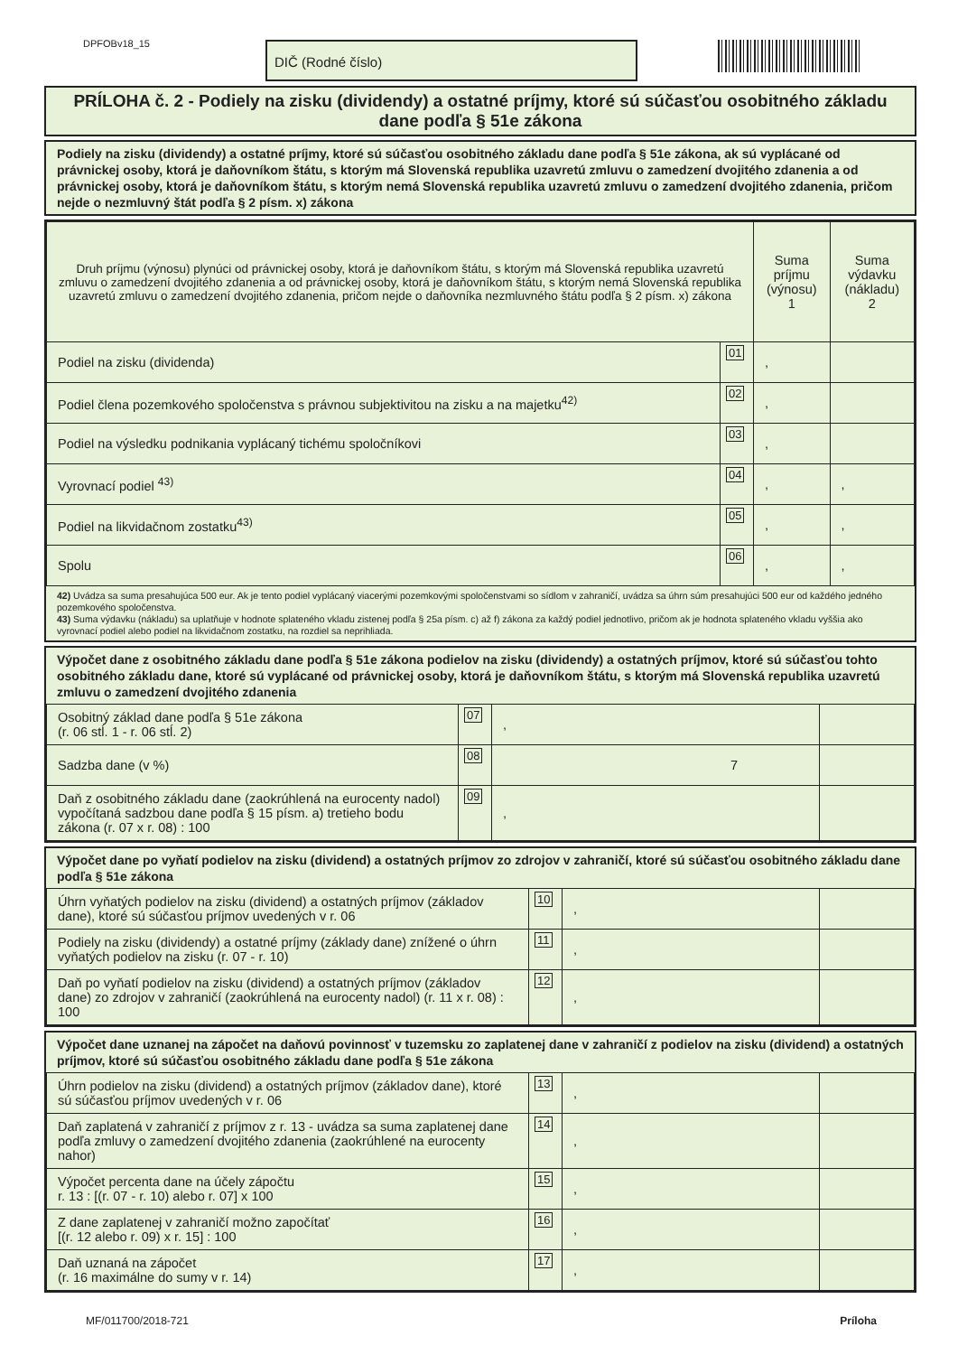DPFOBv18_15 DIČ (Rodné číslo)
PRÍLOHA č. 2 - Podiely na zisku (dividendy) a ostatné príjmy, ktoré sú súčasťou osobitného základu dane podľa § 51e zákona
Podiely na zisku (dividendy) a ostatné príjmy, ktoré sú súčasťou osobitného základu dane podľa § 51e zákona, ak sú vyplácané od právnickej osoby, ktorá je daňovníkom štátu, s ktorým má Slovenská republika uzavretú zmluvu o zamedzení dvojitého zdanenia a od právnickej osoby, ktorá je daňovníkom štátu, s ktorým nemá Slovenská republika uzavretú zmluvu o zamedzení dvojitého zdanenia, pričom nejde o nezmluvný štát podľa § 2 písm. x) zákona
| Druh príjmu (výnosu) plynúci od právnickej osoby, ktorá je daňovníkom štátu, s ktorým má Slovenská republika uzavretú zmluvu o zamedzení dvojitého zdanenia a od právnickej osoby, ktorá je daňovníkom štátu, s ktorým nemá Slovenská republika uzavretú zmluvu o zamedzení dvojitého zdanenia, pričom nejde o daňovníka nezmluvného štátu podľa § 2 písm. x) zákona | | Suma príjmu (výnosu) 1 | Suma výdavku (nákladu) 2 |
| Podiel na zisku (dividenda) | 01 | , | |
| Podiel člena pozemkového spoločenstva s právnou subjektivitou na zisku a na majetku<sup>42)</sup> | 02 | , | |
| Podiel na výsledku podnikania vyplácaný tichému spoločníkovi | 03 | , | |
| Vyrovnací podiel <sup>43)</sup> | 04 | , | , |
| Podiel na likvidačnom zostatku<sup>43)</sup> | 05 | , | , |
| Spolu | 06 | , | , |
42) Uvádza sa suma presahujúca 500 eur. Ak je tento podiel vyplácaný viacerými pozemkovými spoločenstvami so sídlom v zahraničí, uvádza sa úhrn súm presahujúci 500 eur od každého jedného pozemkového spoločenstva.
43) Suma výdavku (nákladu) sa uplatňuje v hodnote splateného vkladu zistenej podľa § 25a písm. c) až f) zákona za každý podiel jednotlivo, pričom ak je hodnota splateného vkladu vyššia ako vyrovnací podiel alebo podiel na likvidačnom zostatku, na rozdiel sa neprihliada.
Výpočet dane z osobitného základu dane podľa § 51e zákona podielov na zisku (dividendy) a ostatných príjmov, ktoré sú súčasťou tohto osobitného základu dane, ktoré sú vyplácané od právnickej osoby, ktorá je daňovníkom štátu, s ktorým má Slovenská republika uzavretú zmluvu o zamedzení dvojitého zdanenia
| Osobitný základ dane podľa § 51e zákona (r. 06 stĺ. 1 - r. 06 stĺ. 2) | 07 | , | |
| Sadzba dane (v %) | 08 | 7 | |
| Daň z osobitného základu dane (zaokrúhlená na eurocenty nadol) vypočítaná sadzbou dane podľa § 15 písm. a) tretieho bodu zákona (r. 07 x r. 08) : 100 | 09 | , | |
Výpočet dane po vyňatí podielov na zisku (dividend) a ostatných príjmov zo zdrojov v zahraničí, ktoré sú súčasťou osobitného základu dane podľa § 51e zákona
| Úhrn vyňatých podielov na zisku (dividend) a ostatných príjmov (základov dane), ktoré sú súčasťou príjmov uvedených v r. 06 | 10 | , | |
| Podiely na zisku (dividendy) a ostatné príjmy (základy dane) znížené o úhrn vyňatých podielov na zisku (r. 07 - r. 10) | 11 | , | |
| Daň po vyňatí podielov na zisku (dividend) a ostatných príjmov (základov dane) zo zdrojov v zahraničí (zaokrúhlená na eurocenty nadol) (r. 11 x r. 08) : 100 | 12 | , | |
Výpočet dane uznanej na zápočet na daňovú povinnosť v tuzemsku zo zaplatenej dane v zahraničí z podielov na zisku (dividend) a ostatných príjmov, ktoré sú súčasťou osobitného základu dane podľa § 51e zákona
| Úhrn podielov na zisku (dividend) a ostatných príjmov (základov dane), ktoré sú súčasťou príjmov uvedených v r. 06 | 13 | , | |
| Daň zaplatená v zahraničí z príjmov z r. 13 - uvádza sa suma zaplatenej dane podľa zmluvy o zamedzení dvojitého zdanenia (zaokrúhlené na eurocenty nahor) | 14 | , | |
| Výpočet percenta dane na účely zápočtu r. 13 : [(r. 07 - r. 10) alebo r. 07] x 100 | 15 | , | |
| Z dane zaplatenej v zahraničí možno započítať [(r. 12 alebo r. 09) x r. 15] : 100 | 16 | , | |
| Daň uznaná na zápočet (r. 16 maximálne do sumy v r. 14) | 17 | , | |
MF/011700/2018-721 Príloha